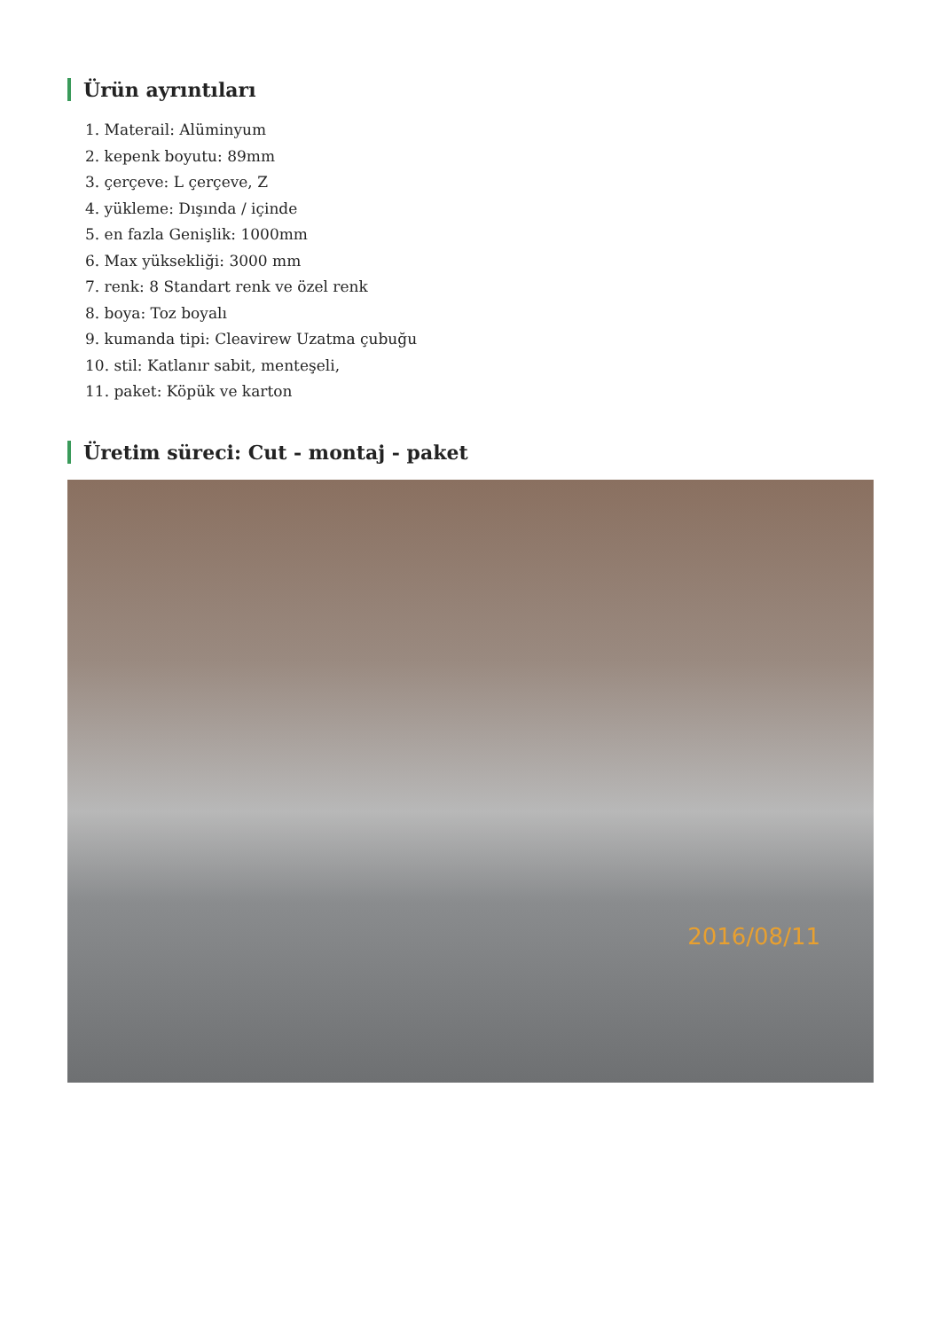Ürün ayrıntıları
1. Materail: Alüminyum
2. kepenk boyutu: 89mm
3. çerçeve: L çerçeve, Z
4. yükleme: Dışında / içinde
5. en fazla Genişlik: 1000mm
6. Max yüksekliği: 3000 mm
7. renk: 8 Standart renk ve özel renk
8. boya: Toz boyalı
9. kumanda tipi: Cleavirew Uzatma çubuğu
10. stil: Katlanır sabit, menteşeli,
11. paket: Köpük ve karton
Üretim süreci: Cut - montaj - paket
2016/08/11